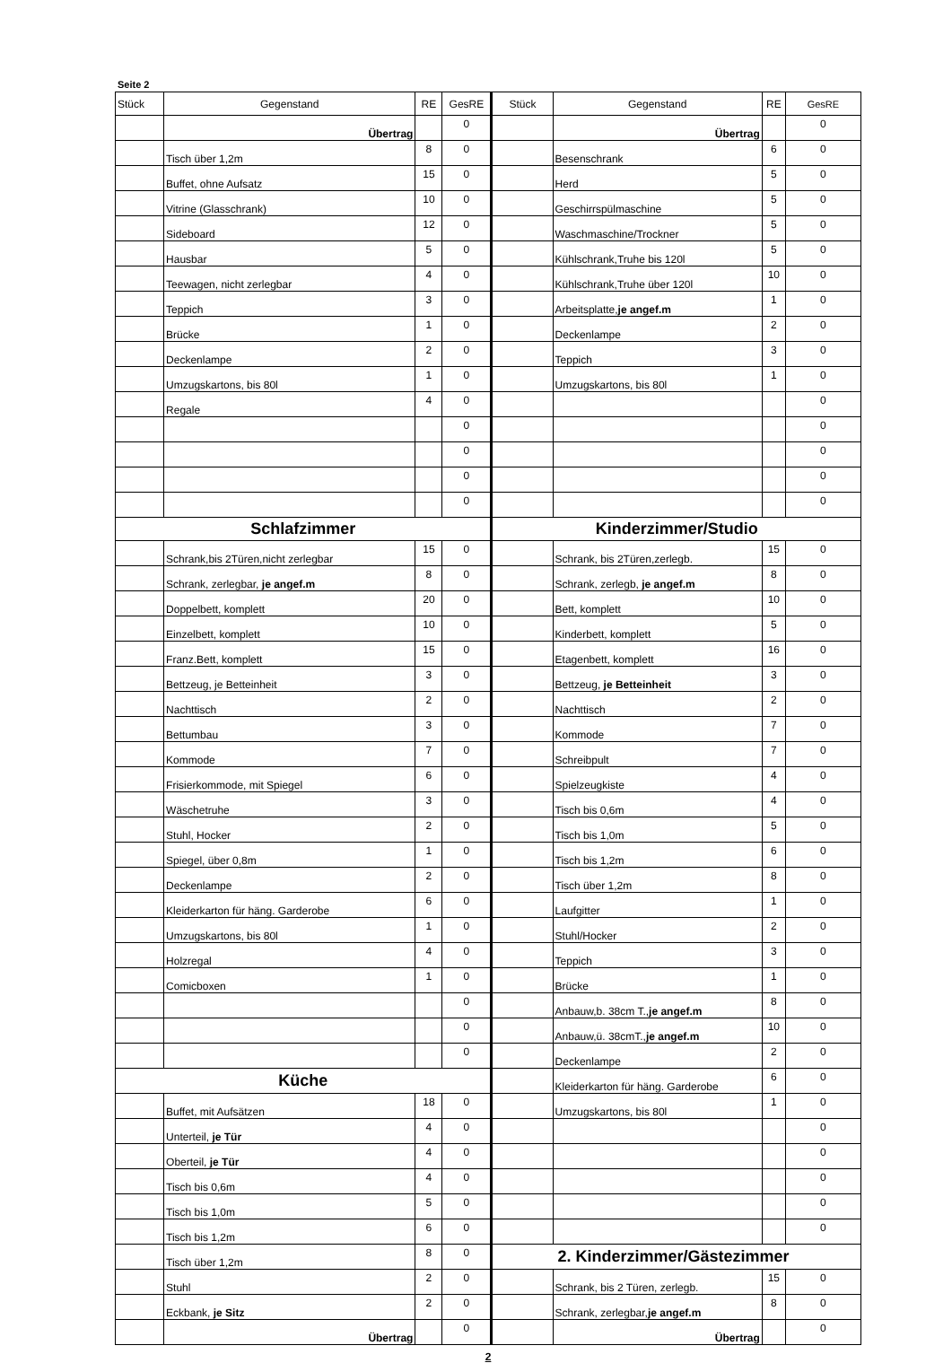Seite 2
| Stück | Gegenstand | RE | GesRE | Stück | Gegenstand | RE | GesRE |
| --- | --- | --- | --- | --- | --- | --- | --- |
| | Übertrag | | 0 | | Übertrag | | 0 |
| | Tisch über 1,2m | 8 | 0 | | Besenschrank | 6 | 0 |
| | Buffet, ohne Aufsatz | 15 | 0 | | Herd | 5 | 0 |
| | Vitrine (Glasschrank) | 10 | 0 | | Geschirrspülmaschine | 5 | 0 |
| | Sideboard | 12 | 0 | | Waschmaschine/Trockner | 5 | 0 |
| | Hausbar | 5 | 0 | | Kühlschrank,Truhe bis 120l | 5 | 0 |
| | Teewagen, nicht zerlegbar | 4 | 0 | | Kühlschrank,Truhe über 120l | 10 | 0 |
| | Teppich | 3 | 0 | | Arbeitsplatte, je angef.m | 1 | 0 |
| | Brücke | 1 | 0 | | Deckenlampe | 2 | 0 |
| | Deckenlampe | 2 | 0 | | Teppich | 3 | 0 |
| | Umzugskartons, bis 80l | 1 | 0 | | Umzugskartons, bis 80l | 1 | 0 |
| | Regale | 4 | 0 | | | | 0 |
| | | | 0 | | | | 0 |
| | | | 0 | | | | 0 |
| | | | 0 | | | | 0 |
| | | | 0 | | | | 0 |
| Schlafzimmer | | | | Kinderzimmer/Studio | | | |
| | Schrank,bis 2Türen,nicht zerlegbar | 15 | 0 | | Schrank, bis 2Türen,zerlegb. | 15 | 0 |
| | Schrank, zerlegbar, je angef.m | 8 | 0 | | Schrank, zerlegb, je angef.m | 8 | 0 |
| | Doppelbett, komplett | 20 | 0 | | Bett, komplett | 10 | 0 |
| | Einzelbett, komplett | 10 | 0 | | Kinderbett, komplett | 5 | 0 |
| | Franz.Bett, komplett | 15 | 0 | | Etagenbett, komplett | 16 | 0 |
| | Bettzeug, je Betteinheit | 3 | 0 | | Bettzeug, je Betteinheit | 3 | 0 |
| | Nachttisch | 2 | 0 | | Nachttisch | 2 | 0 |
| | Bettumbau | 3 | 0 | | Kommode | 7 | 0 |
| | Kommode | 7 | 0 | | Schreibpult | 7 | 0 |
| | Frisierkommode, mit Spiegel | 6 | 0 | | Spielzeugkiste | 4 | 0 |
| | Wäschetruhe | 3 | 0 | | Tisch bis 0,6m | 4 | 0 |
| | Stuhl, Hocker | 2 | 0 | | Tisch bis 1,0m | 5 | 0 |
| | Spiegel, über 0,8m | 1 | 0 | | Tisch bis 1,2m | 6 | 0 |
| | Deckenlampe | 2 | 0 | | Tisch über 1,2m | 8 | 0 |
| | Kleiderkarton für häng. Garderobe | 6 | 0 | | Laufgitter | 1 | 0 |
| | Umzugskartons, bis 80l | 1 | 0 | | Stuhl/Hocker | 2 | 0 |
| | Holzregal | 4 | 0 | | Teppich | 3 | 0 |
| | Comicboxen | 1 | 0 | | Brücke | 1 | 0 |
| | | | 0 | | Anbauw,b. 38cm T., je angef.m | 8 | 0 |
| | | | 0 | | Anbauw,ü. 38cmT., je angef.m | 10 | 0 |
| | | | 0 | | Deckenlampe | 2 | 0 |
| Küche | | | | | Kleiderkarton für häng. Garderobe | 6 | 0 |
| | Buffet, mit Aufsätzen | 18 | 0 | | Umzugskartons, bis 80l | 1 | 0 |
| | Unterteil, je Tür | 4 | 0 | | | | 0 |
| | Oberteil, je Tür | 4 | 0 | | | | 0 |
| | Tisch bis 0,6m | 4 | 0 | | | | 0 |
| | Tisch bis 1,0m | 5 | 0 | | | | 0 |
| | Tisch bis 1,2m | 6 | 0 | | | | 0 |
| | Tisch über 1,2m | 8 | 0 | 2. Kinderzimmer/Gästezimmer | | | |
| | Stuhl | 2 | 0 | | Schrank, bis 2 Türen, zerlegb. | 15 | 0 |
| | Eckbank, je Sitz | 2 | 0 | | Schrank, zerlegbar, je angef.m | 8 | 0 |
| | Übertrag | | 0 | | Übertrag | | 0 |
2